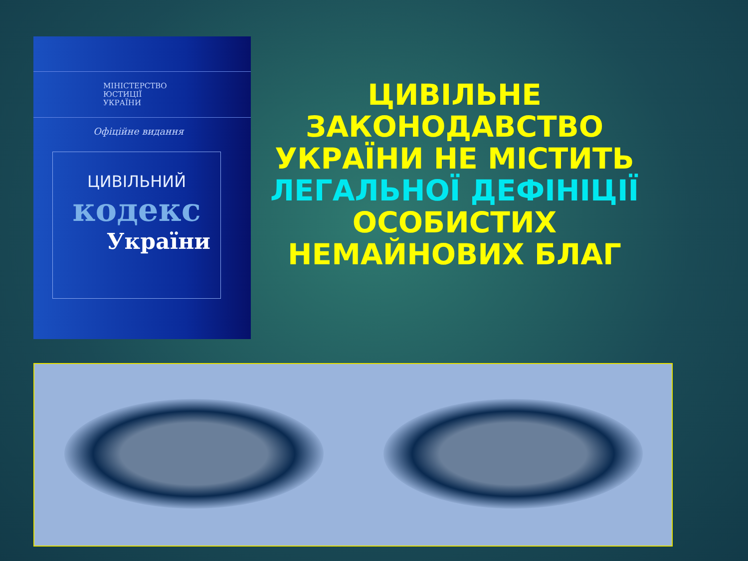МІНІСТЕРСТВО
ЮСТИЦІЇ
УКРАЇНИ
Офіційне видання
ЦИВІЛЬНИЙ
кодекс
України
ЦИВІЛЬНЕ ЗАКОНОДАВСТВО УКРАЇНИ НЕ МІСТИТЬ ЛЕГАЛЬНОЇ ДЕФІНІЦІЇ ОСОБИСТИХ НЕМАЙНОВИХ БЛАГ